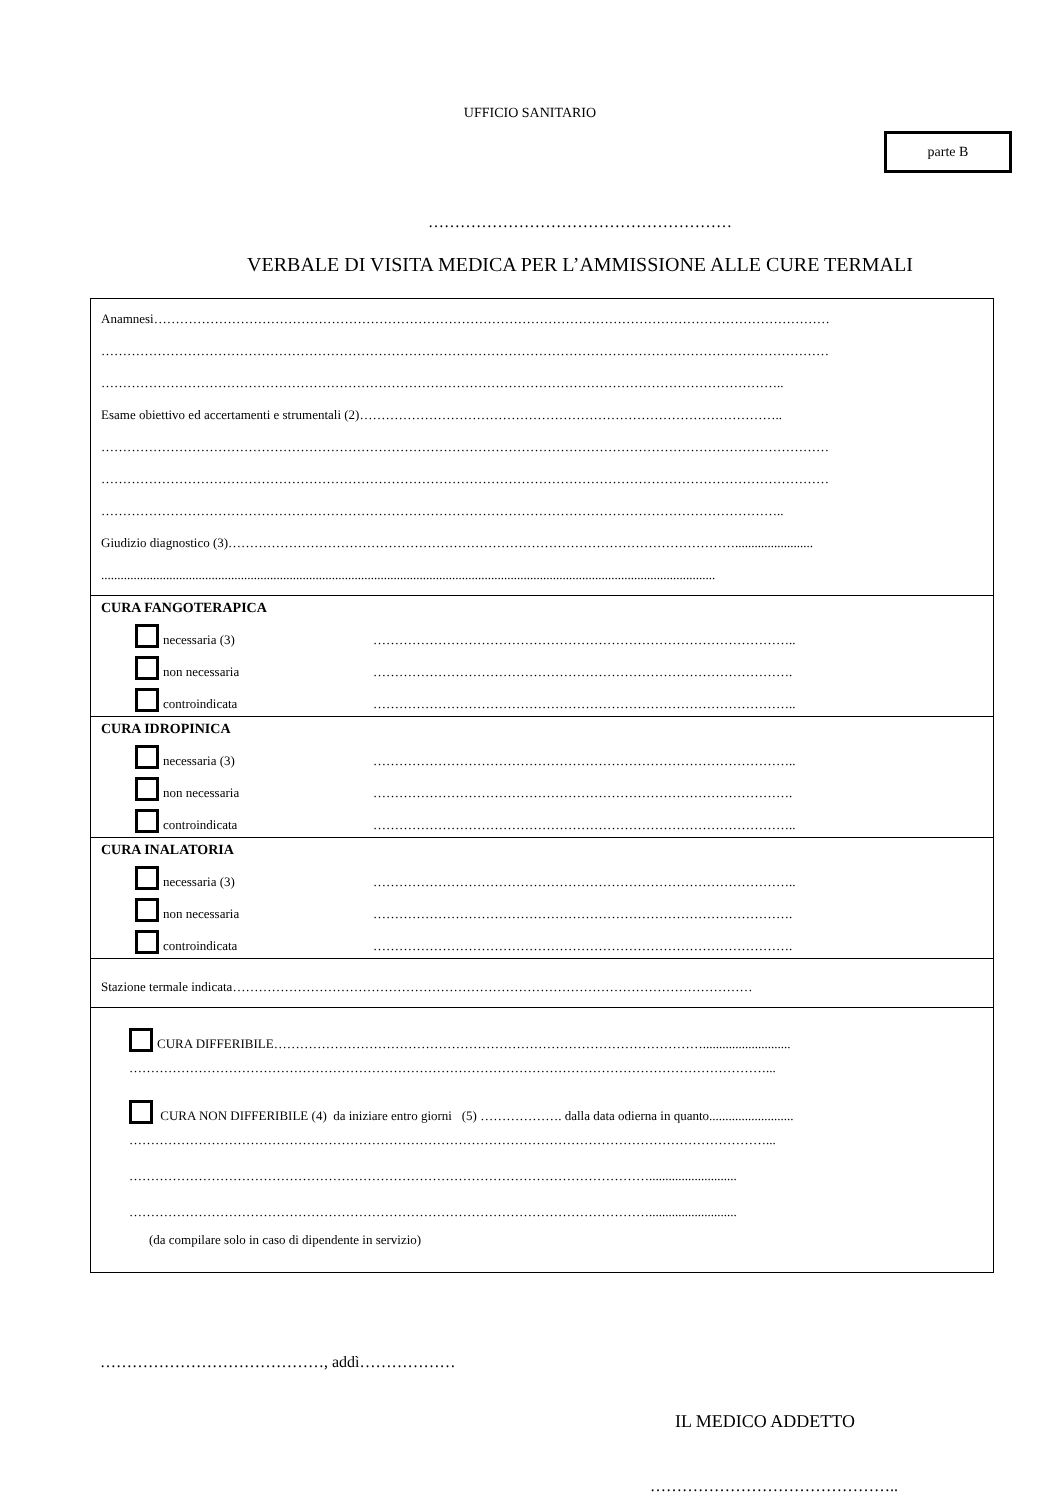UFFICIO SANITARIO
parte B
…………………………………………………
VERBALE DI VISITA MEDICA PER L’AMMISSIONE ALLE CURE TERMALI
Anamnesi…………………………………………………………………………………………………………………………………………
……………………………………………………………………………………………………………………………………………………
…………………………………………………………………………………………………………………………………………..
Esame obiettivo ed accertamenti e strumentali (2)……………………………………………………………………………………..
……………………………………………………………………………………………………………………………………………………
……………………………………………………………………………………………………………………………………………………
…………………………………………………………………………………………………………………………………………..
Giudizio diagnostico (3)………………………………………………………………………………………………………........................
.............................................................................................................................................................................................
CURA FANGOTERAPICA
necessaria (3) ……………………………………………………………………………………..
non necessaria …………………………………………………………………………………….
controindicata ……………………………………………………………………………………..
CURA IDROPINICA
necessaria (3) ……………………………………………………………………………………..
non necessaria …………………………………………………………………………………….
controindicata ……………………………………………………………………………………..
CURA INALATORIA
necessaria (3) ……………………………………………………………………………………..
non necessaria …………………………………………………………………………………….
controindicata …………………………………………………………………………………….
Stazione termale indicata…………………………………………………………………………………………………………
CURA DIFFERIBILE………………………………………………………………………………………...........................
…………………………………………………………………………………………………………………………………...
CURA NON DIFFERIBILE (4) da iniziare entro giorni (5) ………………. dalla data odierna in quanto..........................
…………………………………………………………………………………………………………………………………...
…………………………………………………………………………………………………………...........................
…………………………………………………………………………………………………………...........................
(da compilare solo in caso di dipendente in servizio)
……………………………………, addì………………
IL MEDICO ADDETTO
………………………………………..